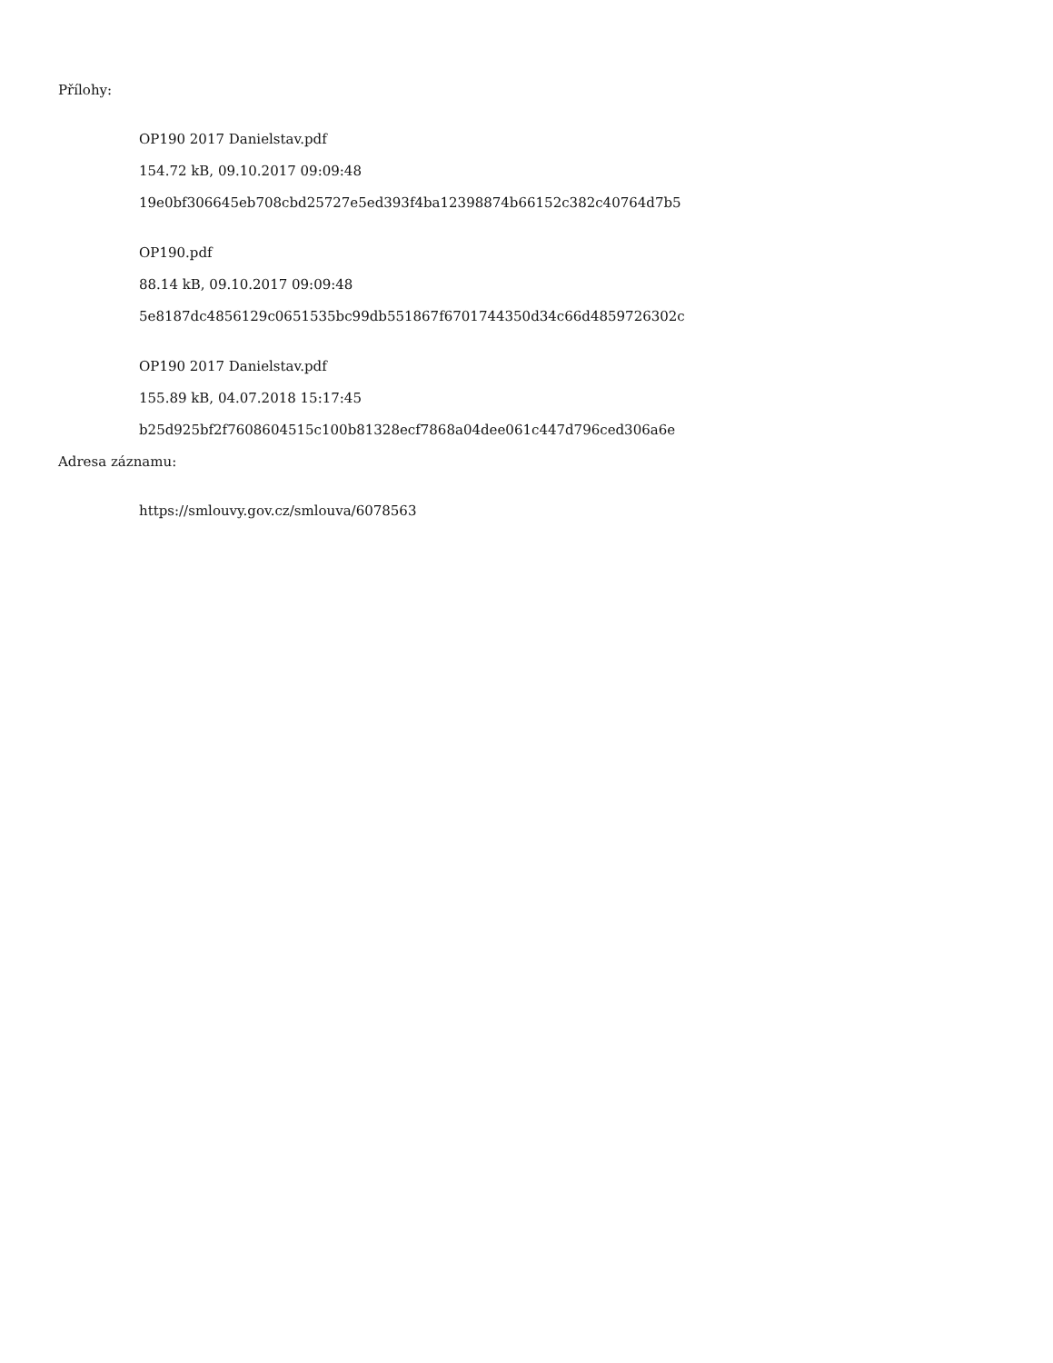Přílohy:
OP190 2017 Danielstav.pdf
154.72 kB, 09.10.2017 09:09:48
19e0bf306645eb708cbd25727e5ed393f4ba12398874b66152c382c40764d7b5
OP190.pdf
88.14 kB, 09.10.2017 09:09:48
5e8187dc4856129c0651535bc99db551867f6701744350d34c66d4859726302c
OP190 2017 Danielstav.pdf
155.89 kB, 04.07.2018 15:17:45
b25d925bf2f7608604515c100b81328ecf7868a04dee061c447d796ced306a6e
Adresa záznamu:
https://smlouvy.gov.cz/smlouva/6078563